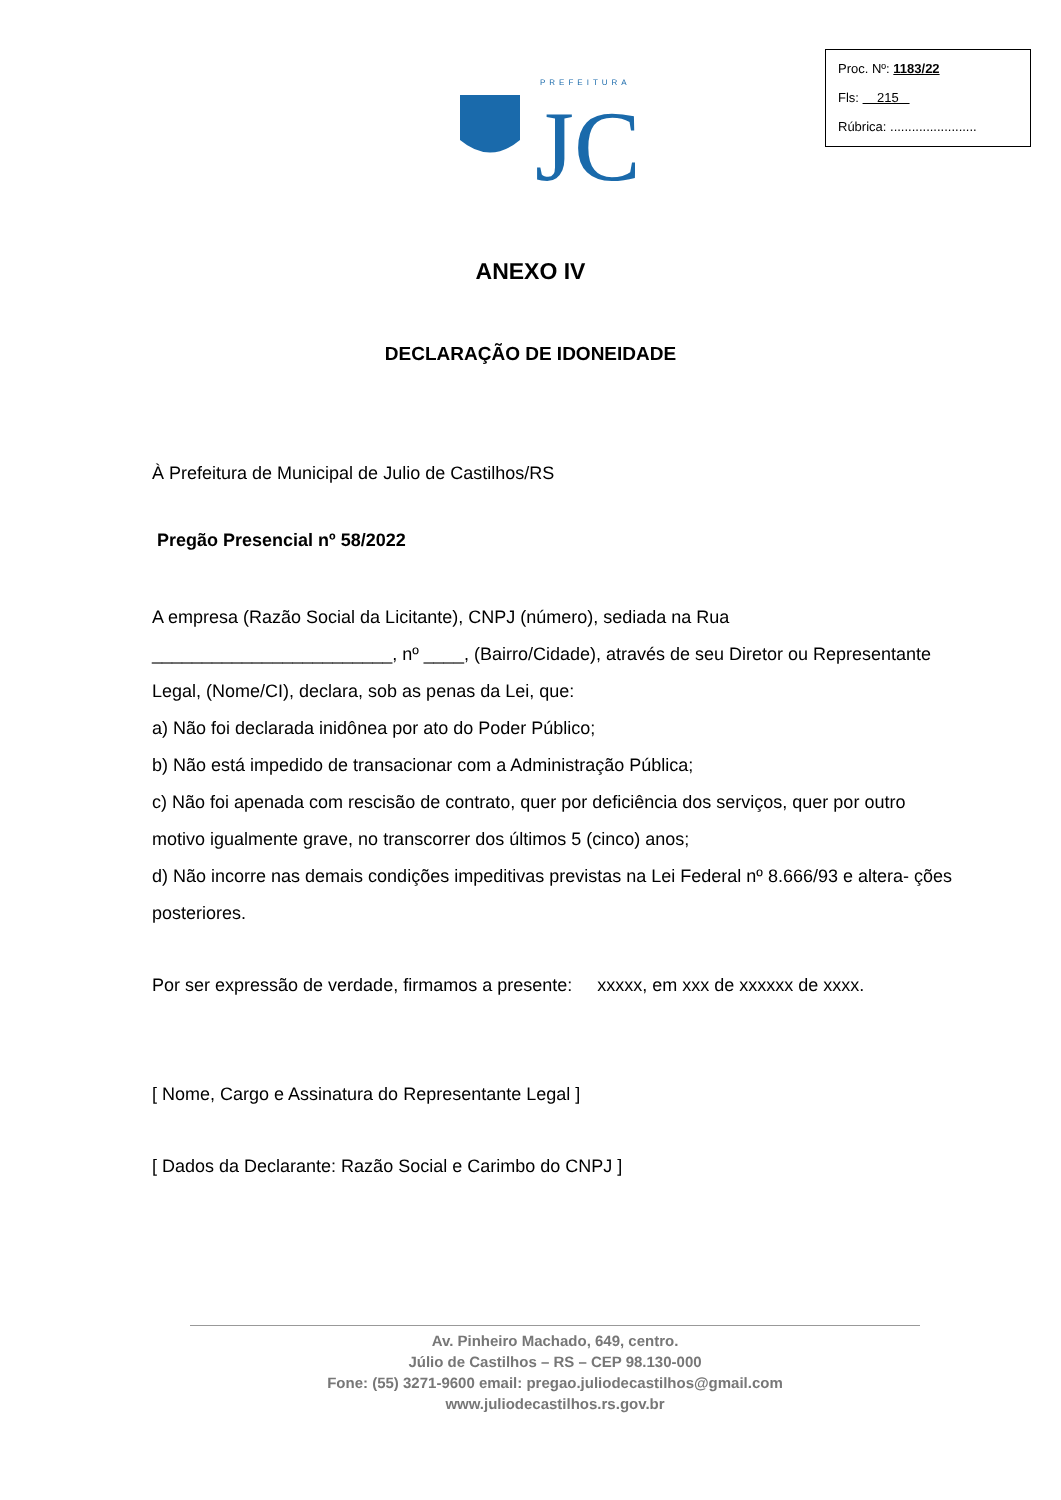PREFEITURA
JC
Proc. Nº: 1183/22
Fls: 215
Rúbrica: ........................
ANEXO IV
DECLARAÇÃO DE IDONEIDADE
À Prefeitura de Municipal de Julio de Castilhos/RS
Pregão Presencial nº 58/2022
A empresa (Razão Social da Licitante), CNPJ (número), sediada na Rua ________________________, nº ____, (Bairro/Cidade), através de seu Diretor ou Representante Legal, (Nome/CI), declara, sob as penas da Lei, que:
a) Não foi declarada inidônea por ato do Poder Público;
b) Não está impedido de transacionar com a Administração Pública;
c) Não foi apenada com rescisão de contrato, quer por deficiência dos serviços, quer por outro motivo igualmente grave, no transcorrer dos últimos 5 (cinco) anos;
d) Não incorre nas demais condições impeditivas previstas na Lei Federal nº 8.666/93 e altera- ções posteriores.
Por ser expressão de verdade, firmamos a presente: xxxxx, em xxx de xxxxxx de xxxx.
[ Nome, Cargo e Assinatura do Representante Legal ]
[ Dados da Declarante: Razão Social e Carimbo do CNPJ ]
Av. Pinheiro Machado, 649, centro.
Júlio de Castilhos – RS – CEP 98.130-000
Fone: (55) 3271-9600 email: pregao.juliodecastilhos@gmail.com
www.juliodecastilhos.rs.gov.br